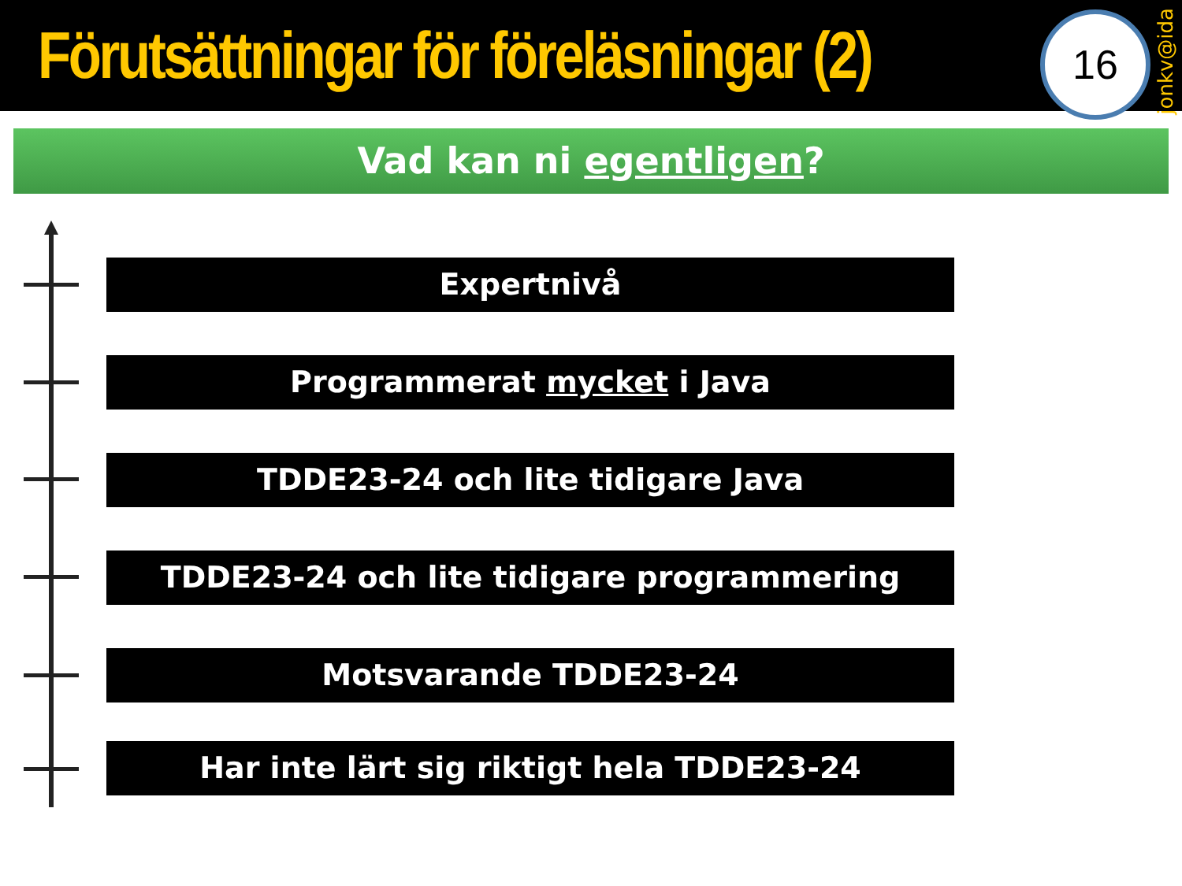Förutsättningar för föreläsningar (2)
16
jonkv@ida
Vad kan ni egentligen?
Expertnivå
Programmerat mycket i Java
TDDE23-24 och lite tidigare Java
TDDE23-24 och lite tidigare programmering
Motsvarande TDDE23-24
Har inte lärt sig riktigt hela TDDE23-24